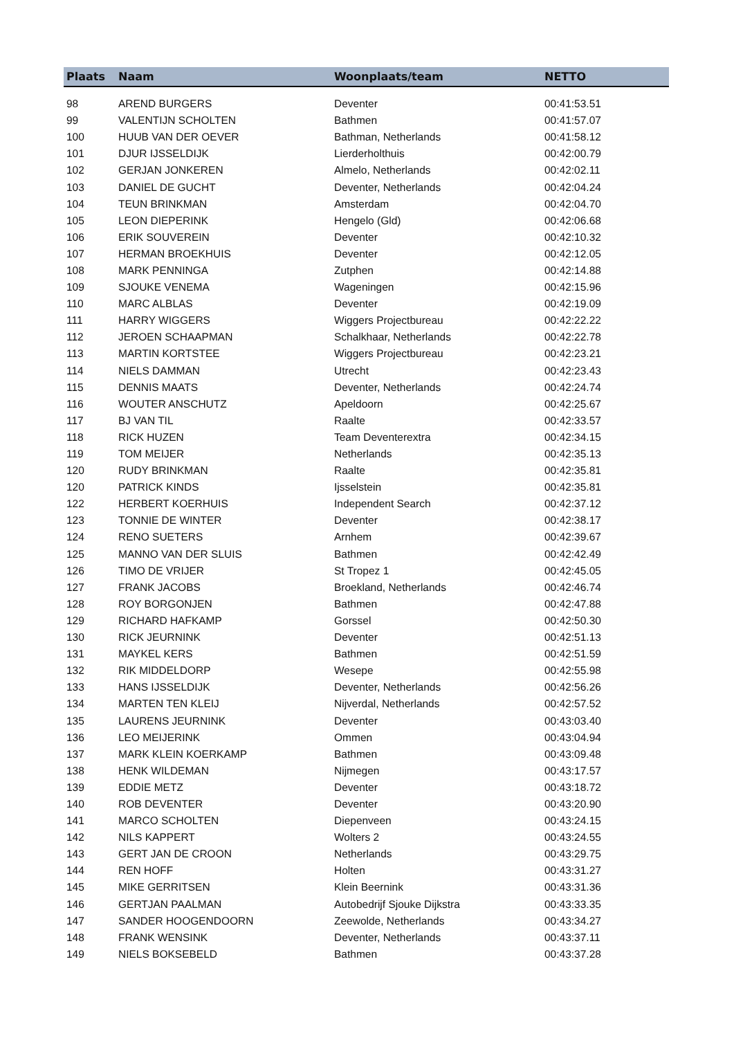| Plaats | Naam | Woonplaats/team | NETTO |
| --- | --- | --- | --- |
| 98 | AREND BURGERS | Deventer | 00:41:53.51 |
| 99 | VALENTIJN SCHOLTEN | Bathmen | 00:41:57.07 |
| 100 | HUUB VAN DER OEVER | Bathman, Netherlands | 00:41:58.12 |
| 101 | DJUR IJSSELDIJK | Lierderholthuis | 00:42:00.79 |
| 102 | GERJAN JONKEREN | Almelo, Netherlands | 00:42:02.11 |
| 103 | DANIEL DE GUCHT | Deventer, Netherlands | 00:42:04.24 |
| 104 | TEUN BRINKMAN | Amsterdam | 00:42:04.70 |
| 105 | LEON DIEPERINK | Hengelo (Gld) | 00:42:06.68 |
| 106 | ERIK SOUVEREIN | Deventer | 00:42:10.32 |
| 107 | HERMAN BROEKHUIS | Deventer | 00:42:12.05 |
| 108 | MARK PENNINGA | Zutphen | 00:42:14.88 |
| 109 | SJOUKE VENEMA | Wageningen | 00:42:15.96 |
| 110 | MARC ALBLAS | Deventer | 00:42:19.09 |
| 111 | HARRY WIGGERS | Wiggers Projectbureau | 00:42:22.22 |
| 112 | JEROEN SCHAAPMAN | Schalkhaar, Netherlands | 00:42:22.78 |
| 113 | MARTIN KORTSTEE | Wiggers Projectbureau | 00:42:23.21 |
| 114 | NIELS DAMMAN | Utrecht | 00:42:23.43 |
| 115 | DENNIS MAATS | Deventer, Netherlands | 00:42:24.74 |
| 116 | WOUTER ANSCHUTZ | Apeldoorn | 00:42:25.67 |
| 117 | BJ VAN TIL | Raalte | 00:42:33.57 |
| 118 | RICK HUZEN | Team Deventerextra | 00:42:34.15 |
| 119 | TOM MEIJER | Netherlands | 00:42:35.13 |
| 120 | RUDY BRINKMAN | Raalte | 00:42:35.81 |
| 120 | PATRICK KINDS | Ijsselstein | 00:42:35.81 |
| 122 | HERBERT KOERHUIS | Independent Search | 00:42:37.12 |
| 123 | TONNIE DE WINTER | Deventer | 00:42:38.17 |
| 124 | RENO SUETERS | Arnhem | 00:42:39.67 |
| 125 | MANNO VAN DER SLUIS | Bathmen | 00:42:42.49 |
| 126 | TIMO DE VRIJER | St Tropez 1 | 00:42:45.05 |
| 127 | FRANK JACOBS | Broekland, Netherlands | 00:42:46.74 |
| 128 | ROY BORGONJEN | Bathmen | 00:42:47.88 |
| 129 | RICHARD HAFKAMP | Gorssel | 00:42:50.30 |
| 130 | RICK JEURNINK | Deventer | 00:42:51.13 |
| 131 | MAYKEL KERS | Bathmen | 00:42:51.59 |
| 132 | RIK MIDDELDORP | Wesepe | 00:42:55.98 |
| 133 | HANS IJSSELDIJK | Deventer, Netherlands | 00:42:56.26 |
| 134 | MARTEN TEN KLEIJ | Nijverdal, Netherlands | 00:42:57.52 |
| 135 | LAURENS JEURNINK | Deventer | 00:43:03.40 |
| 136 | LEO MEIJERINK | Ommen | 00:43:04.94 |
| 137 | MARK KLEIN KOERKAMP | Bathmen | 00:43:09.48 |
| 138 | HENK WILDEMAN | Nijmegen | 00:43:17.57 |
| 139 | EDDIE METZ | Deventer | 00:43:18.72 |
| 140 | ROB DEVENTER | Deventer | 00:43:20.90 |
| 141 | MARCO SCHOLTEN | Diepenveen | 00:43:24.15 |
| 142 | NILS KAPPERT | Wolters 2 | 00:43:24.55 |
| 143 | GERT JAN DE CROON | Netherlands | 00:43:29.75 |
| 144 | REN HOFF | Holten | 00:43:31.27 |
| 145 | MIKE GERRITSEN | Klein Beernink | 00:43:31.36 |
| 146 | GERTJAN PAALMAN | Autobedrijf Sjouke Dijkstra | 00:43:33.35 |
| 147 | SANDER HOOGENDOORN | Zeewolde, Netherlands | 00:43:34.27 |
| 148 | FRANK WENSINK | Deventer, Netherlands | 00:43:37.11 |
| 149 | NIELS BOKSEBELD | Bathmen | 00:43:37.28 |